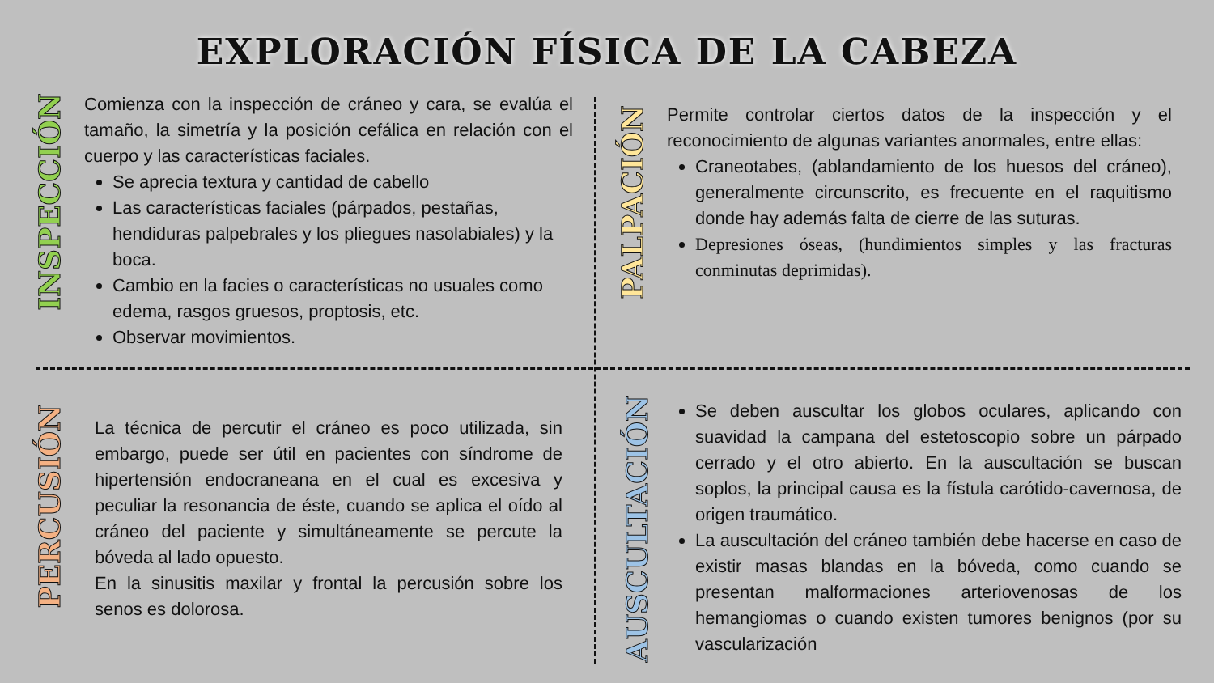EXPLORACIÓN FÍSICA DE LA CABEZA
INSPECCIÓN
Comienza con la inspección de cráneo y cara, se evalúa el tamaño, la simetría y la posición cefálica en relación con el cuerpo y las características faciales.
Se aprecia textura y cantidad de cabello
Las características faciales (párpados, pestañas, hendiduras palpebrales y los pliegues nasolabiales) y la boca.
Cambio en la facies o características no usuales como edema, rasgos gruesos, proptosis, etc.
Observar movimientos.
PALPACIÓN
Permite controlar ciertos datos de la inspección y el reconocimiento de algunas variantes anormales, entre ellas:
Craneotabes, (ablandamiento de los huesos del cráneo), generalmente circunscrito, es frecuente en el raquitismo donde hay además falta de cierre de las suturas.
Depresiones óseas, (hundimientos simples y las fracturas conminutas deprimidas).
PERCUSIÓN
La técnica de percutir el cráneo es poco utilizada, sin embargo, puede ser útil en pacientes con síndrome de hipertensión endocraneana en el cual es excesiva y peculiar la resonancia de éste, cuando se aplica el oído al cráneo del paciente y simultáneamente se percute la bóveda al lado opuesto.
En la sinusitis maxilar y frontal la percusión sobre los senos es dolorosa.
AUSCULTACIÓN
Se deben auscultar los globos oculares, aplicando con suavidad la campana del estetoscopio sobre un párpado cerrado y el otro abierto. En la auscultación se buscan soplos, la principal causa es la fístula carótido-cavernosa, de origen traumático.
La auscultación del cráneo también debe hacerse en caso de existir masas blandas en la bóveda, como cuando se presentan malformaciones arteriovenosas de los hemangiomas o cuando existen tumores benignos (por su vascularización